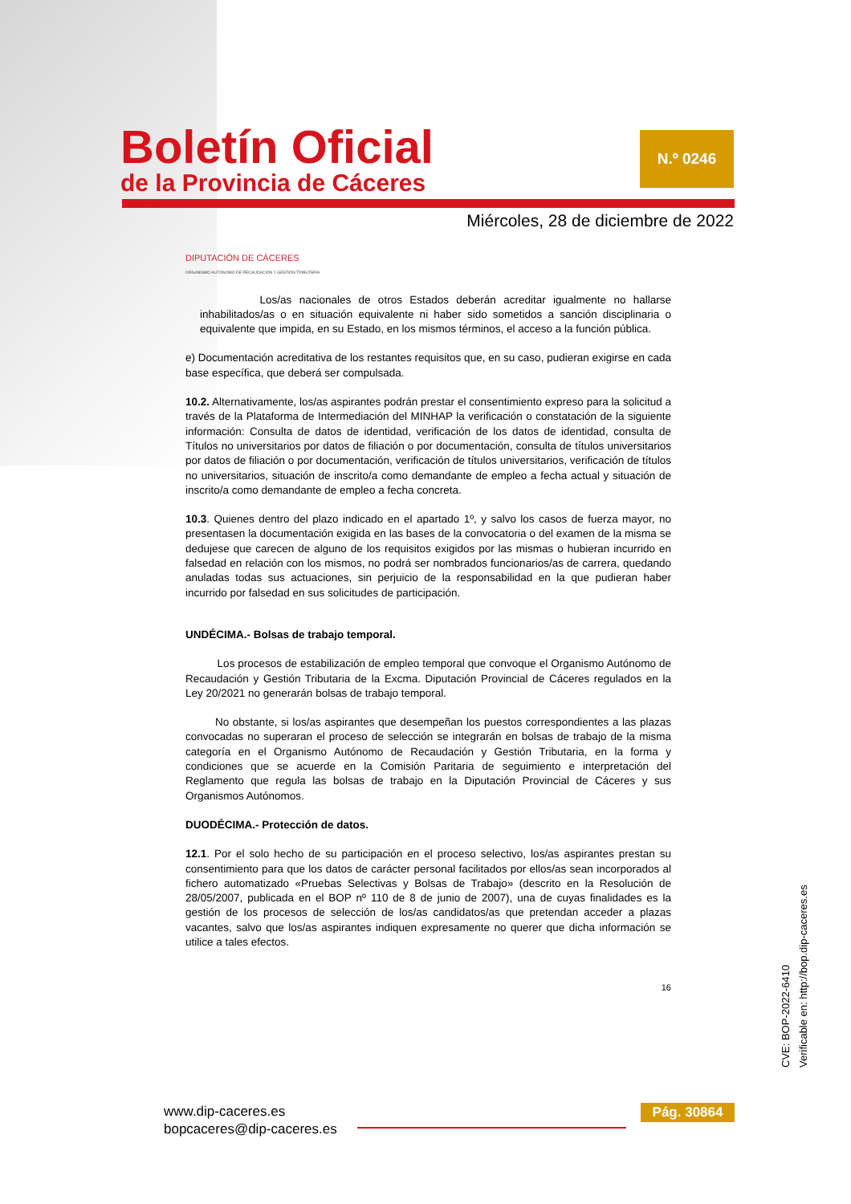Boletín Oficial
de la Provincia de Cáceres
N.º 0246
Miércoles, 28 de diciembre de 2022
DIPUTACIÓN DE CÁCERES
ORGANISMO AUTÓNOMO DE RECAUDACIÓN Y GESTIÓN TRIBUTARIA
Los/as nacionales de otros Estados deberán acreditar igualmente no hallarse inhabilitados/as o en situación equivalente ni haber sido sometidos a sanción disciplinaria o equivalente que impida, en su Estado, en los mismos términos, el acceso a la función pública.
e) Documentación acreditativa de los restantes requisitos que, en su caso, pudieran exigirse en cada base específica, que deberá ser compulsada.
10.2. Alternativamente, los/as aspirantes podrán prestar el consentimiento expreso para la solicitud a través de la Plataforma de Intermediación del MINHAP la verificación o constatación de la siguiente información: Consulta de datos de identidad, verificación de los datos de identidad, consulta de Títulos no universitarios por datos de filiación o por documentación, consulta de títulos universitarios por datos de filiación o por documentación, verificación de títulos universitarios, verificación de títulos no universitarios, situación de inscrito/a como demandante de empleo a fecha actual y situación de inscrito/a como demandante de empleo a fecha concreta.
10.3. Quienes dentro del plazo indicado en el apartado 1º, y salvo los casos de fuerza mayor, no presentasen la documentación exigida en las bases de la convocatoria o del examen de la misma se dedujese que carecen de alguno de los requisitos exigidos por las mismas o hubieran incurrido en falsedad en relación con los mismos, no podrá ser nombrados funcionarios/as de carrera, quedando anuladas todas sus actuaciones, sin perjuicio de la responsabilidad en la que pudieran haber incurrido por falsedad en sus solicitudes de participación.
UNDÉCIMA.- Bolsas de trabajo temporal.
Los procesos de estabilización de empleo temporal que convoque el Organismo Autónomo de Recaudación y Gestión Tributaria de la Excma. Diputación Provincial de Cáceres regulados en la Ley 20/2021 no generarán bolsas de trabajo temporal.
No obstante, si los/as aspirantes que desempeñan los puestos correspondientes a las plazas convocadas no superaran el proceso de selección se integrarán en bolsas de trabajo de la misma categoría en el Organismo Autónomo de Recaudación y Gestión Tributaria, en la forma y condiciones que se acuerde en la Comisión Paritaria de seguimiento e interpretación del Reglamento que regula las bolsas de trabajo en la Diputación Provincial de Cáceres y sus Organismos Autónomos.
DUODÉCIMA.- Protección de datos.
12.1. Por el solo hecho de su participación en el proceso selectivo, los/as aspirantes prestan su consentimiento para que los datos de carácter personal facilitados por ellos/as sean incorporados al fichero automatizado «Pruebas Selectivas y Bolsas de Trabajo» (descrito en la Resolución de 28/05/2007, publicada en el BOP nº 110 de 8 de junio de 2007), una de cuyas finalidades es la gestión de los procesos de selección de los/as candidatos/as que pretendan acceder a plazas vacantes, salvo que los/as aspirantes indiquen expresamente no querer que dicha información se utilice a tales efectos.
16
CVE: BOP-2022-6410
Verificable en: http://bop.dip-caceres.es
www.dip-caceres.es
bopcaceres@dip-caceres.es
Pág. 30864